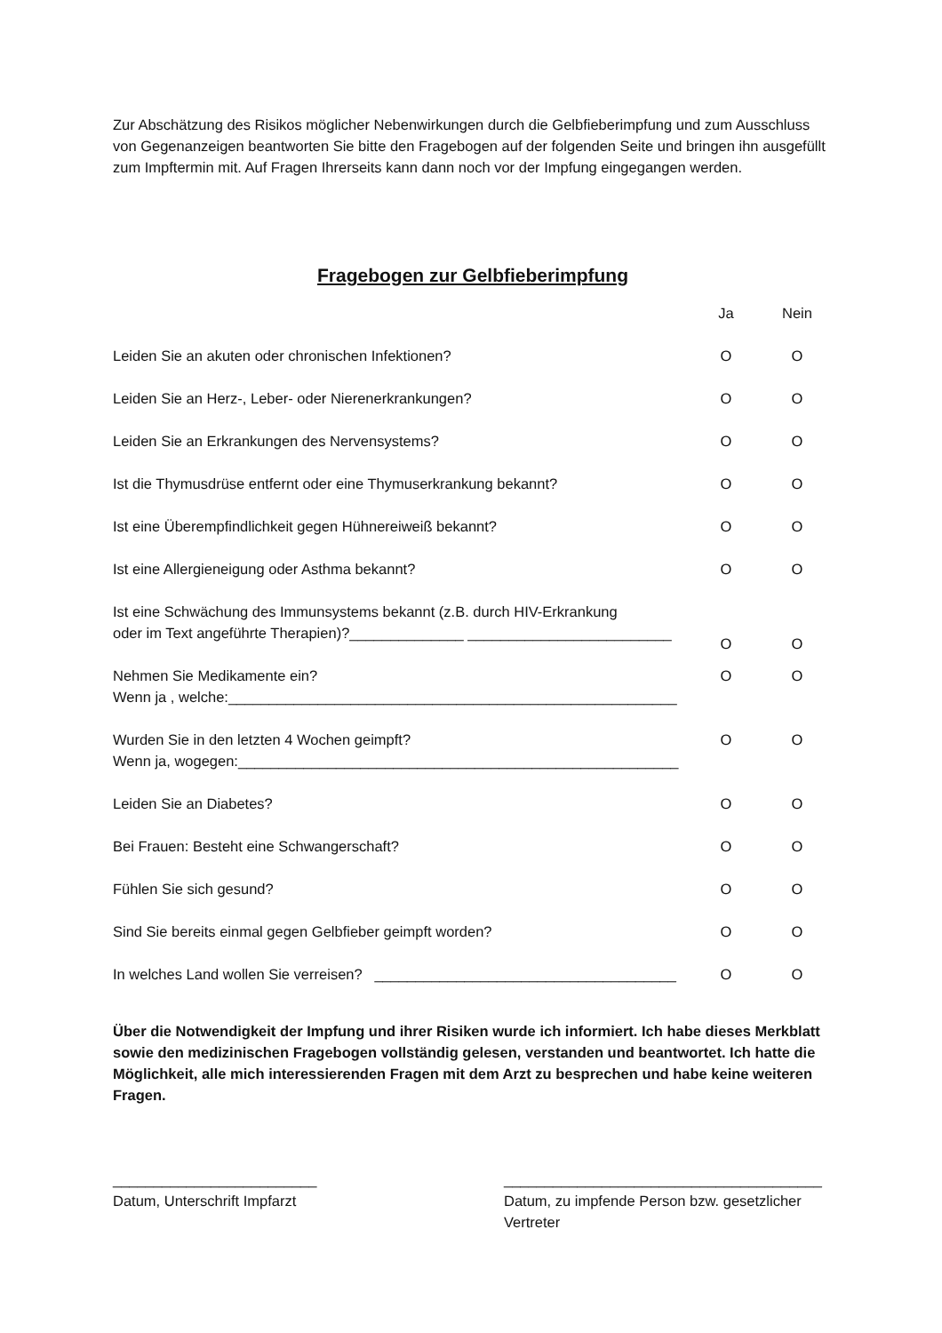Zur Abschätzung des Risikos möglicher Nebenwirkungen durch die Gelbfieberimpfung und zum Ausschluss von Gegenanzeigen beantworten Sie bitte den Fragebogen auf der folgenden Seite und bringen ihn ausgefüllt zum Impftermin mit. Auf Fragen Ihrerseits kann dann noch vor der Impfung eingegangen werden.
Fragebogen zur Gelbfieberimpfung
| | Ja | Nein |
| Leiden Sie an akuten oder chronischen Infektionen? | O | O |
| Leiden Sie an Herz-, Leber- oder Nierenerkrankungen? | O | O |
| Leiden Sie an Erkrankungen des Nervensystems? | O | O |
| Ist die Thymusdrüse entfernt oder eine Thymuserkrankung bekannt? | O | O |
| Ist eine Überempfindlichkeit gegen Hühnereiweiß bekannt? | O | O |
| Ist eine Allergieneigung oder Asthma bekannt? | O | O |
| Ist eine Schwächung des Immunsystems bekannt (z.B. durch HIV-Erkrankung oder im Text angeführte Therapien)?______________ _________________________ | O | O |
| Nehmen Sie Medikamente ein? Wenn ja , welche:_______________________________________________________ | O | O |
| Wurden Sie in den letzten 4 Wochen geimpft? Wenn ja, wogegen:______________________________________________________ | O | O |
| Leiden Sie an Diabetes? | O | O |
| Bei Frauen: Besteht eine Schwangerschaft? | O | O |
| Fühlen Sie sich gesund? | O | O |
| Sind Sie bereits einmal gegen Gelbfieber geimpft worden? | O | O |
| In welches Land wollen Sie verreisen? _____________________________________ | O | O |
Über die Notwendigkeit der Impfung und ihrer Risiken wurde ich informiert. Ich habe dieses Merkblatt sowie den medizinischen Fragebogen vollständig gelesen, verstanden und beantwortet. Ich hatte die Möglichkeit, alle mich interessierenden Fragen mit dem Arzt zu besprechen und habe keine weiteren Fragen.
_________________________
Datum, Unterschrift Impfarzt
_______________________________________
Datum, zu impfende Person bzw. gesetzlicher Vertreter